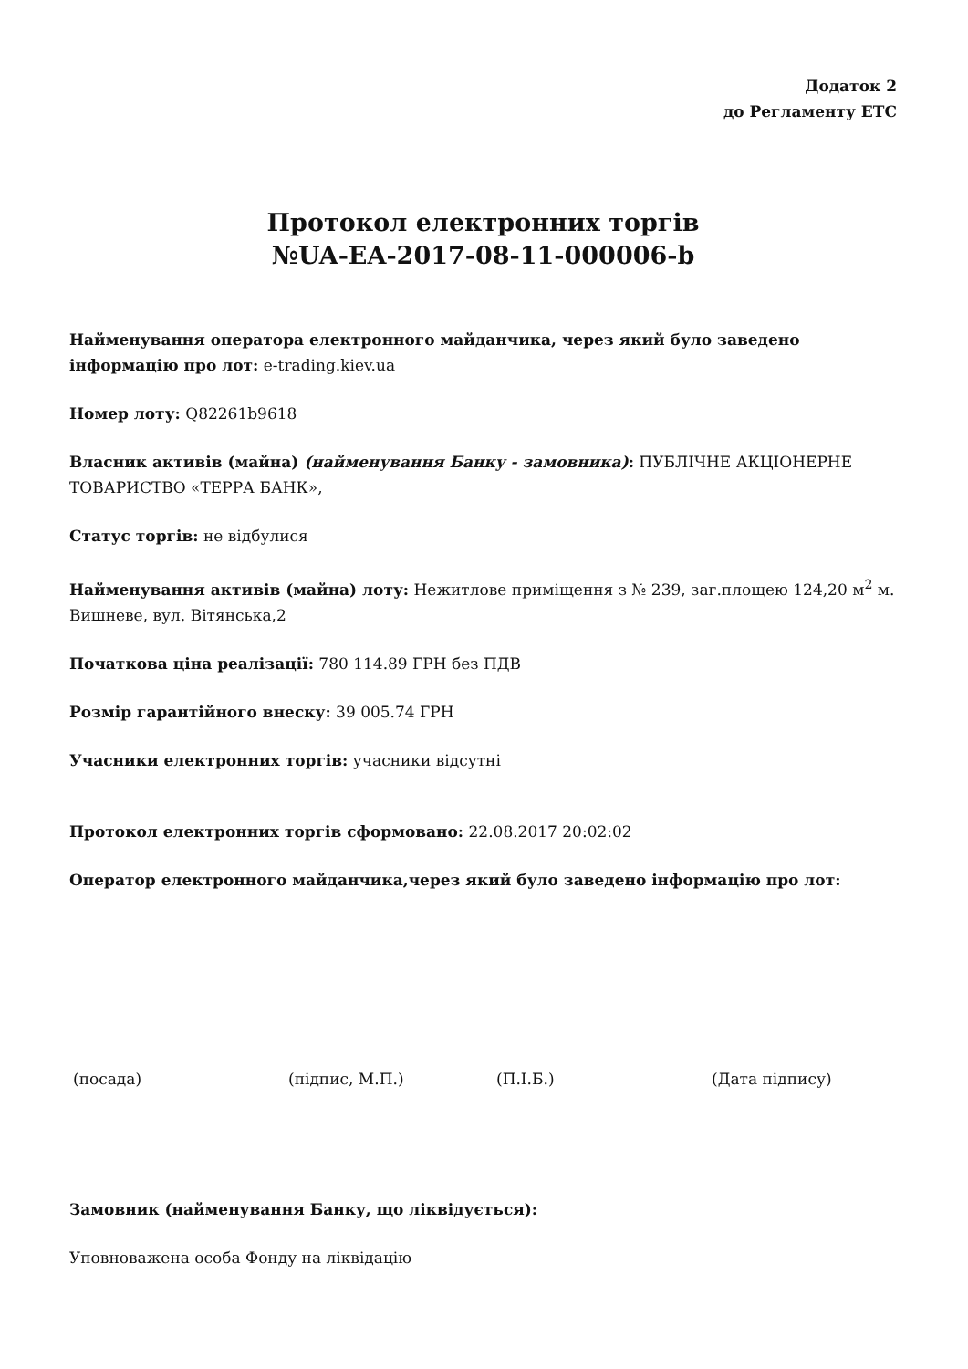Додаток 2
до Регламенту ЕТС
Протокол електронних торгів
№UA-EA-2017-08-11-000006-b
Найменування оператора електронного майданчика, через який було заведено інформацію про лот: e-trading.kiev.ua
Номер лоту: Q82261b9618
Власник активів (майна) (найменування Банку - замовника): ПУБЛІЧНЕ АКЦІОНЕРНЕ ТОВАРИСТВО «ТЕРРА БАНК»,
Статус торгів: не відбулися
Найменування активів (майна) лоту: Нежитлове приміщення з № 239, заг.площею 124,20 м<sup>2</sup> м. Вишневе, вул. Вітянська,2
Початкова ціна реалізації: 780 114.89 ГРН без ПДВ
Розмір гарантійного внеску: 39 005.74 ГРН
Учасники електронних торгів: учасники відсутні
Протокол електронних торгів сформовано: 22.08.2017 20:02:02
Оператор електронного майданчика,через який було заведено інформацію про лот:
(посада) (підпис, М.П.) (П.І.Б.) (Дата підпису)
Замовник (найменування Банку, що ліквідується):
Уповноважена особа Фонду на ліквідацію